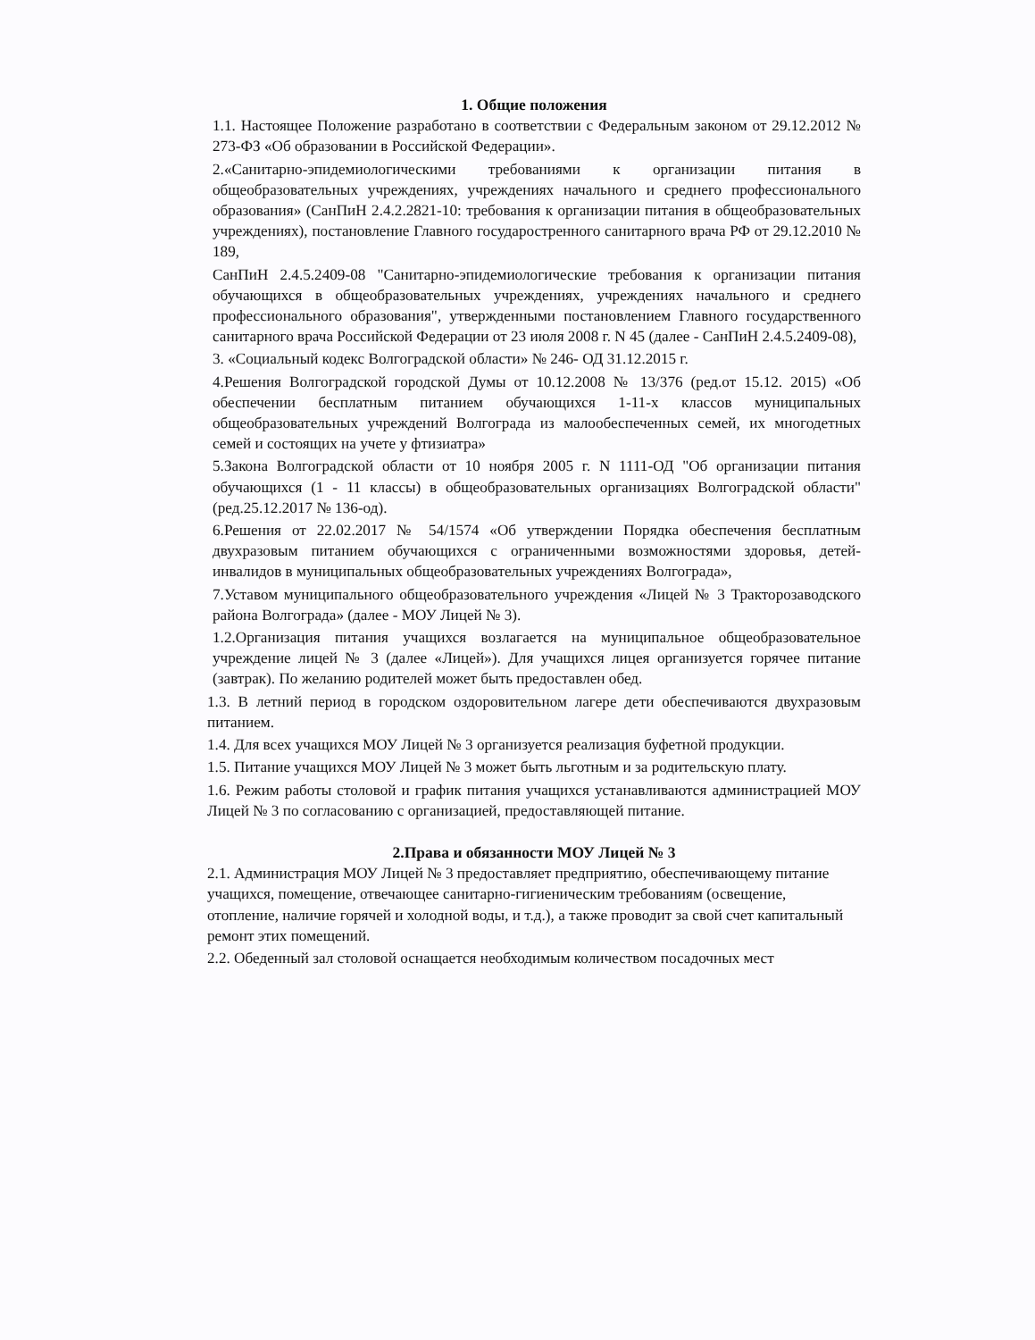1. Общие положения
1.1. Настоящее Положение разработано в соответствии с Федеральным законом от 29.12.2012 № 273-ФЗ «Об образовании в Российской Федерации».
2.«Санитарно-эпидемиологическими требованиями к организации питания в общеобразовательных учреждениях, учреждениях начального и среднего профессионального образования» (СанПиН 2.4.2.2821-10: требования к организации питания в общеобразовательных учреждениях), постановление Главного государостренного санитарного врача РФ от 29.12.2010 № 189,
СанПиН 2.4.5.2409-08 "Санитарно-эпидемиологические требования к организации питания обучающихся в общеобразовательных учреждениях, учреждениях начального и среднего профессионального образования", утвержденными постановлением Главного государственного санитарного врача Российской Федерации от 23 июля 2008 г. N 45 (далее - СанПиН 2.4.5.2409-08),
3. «Социальный кодекс Волгоградской области» № 246- ОД 31.12.2015 г.
4.Решения Волгоградской городской Думы от 10.12.2008 № 13/376 (ред.от 15.12. 2015) «Об обеспечении бесплатным питанием обучающихся 1-11-х классов муниципальных общеобразовательных учреждений Волгограда из малообеспеченных семей, их многодетных семей и состоящих на учете у фтизиатра»
5.Закона Волгоградской области от 10 ноября 2005 г. N 1111-ОД "Об организации питания обучающихся (1 - 11 классы) в общеобразовательных организациях Волгоградской области" (ред.25.12.2017 № 136-од).
6.Решения от 22.02.2017 № 54/1574 «Об утверждении Порядка обеспечения бесплатным двухразовым питанием обучающихся с ограниченными возможностями здоровья, детей-инвалидов в муниципальных общеобразовательных учреждениях Волгограда»,
7.Уставом муниципального общеобразовательного учреждения «Лицей № 3 Тракторозаводского района Волгограда» (далее - МОУ Лицей № 3).
1.2.Организация питания учащихся возлагается на муниципальное общеобразовательное учреждение лицей № 3 (далее «Лицей»). Для учащихся лицея организуется горячее питание (завтрак). По желанию родителей может быть предоставлен обед.
1.3. В летний период в городском оздоровительном лагере дети обеспечиваются двухразовым питанием.
1.4. Для всех учащихся МОУ Лицей № 3 организуется реализация буфетной продукции.
1.5. Питание учащихся МОУ Лицей № 3 может быть льготным и за родительскую плату.
1.6. Режим работы столовой и график питания учащихся устанавливаются администрацией МОУ Лицей № 3 по согласованию с организацией, предоставляющей питание.
2.Права и обязанности МОУ Лицей № 3
2.1. Администрация МОУ Лицей № 3 предоставляет предприятию, обеспечивающему питание учащихся, помещение, отвечающее санитарно-гигиеническим требованиям (освещение, отопление, наличие горячей и холодной воды, и т.д.), а также проводит за свой счет капитальный ремонт этих помещений.
2.2. Обеденный зал столовой оснащается необходимым количеством посадочных мест